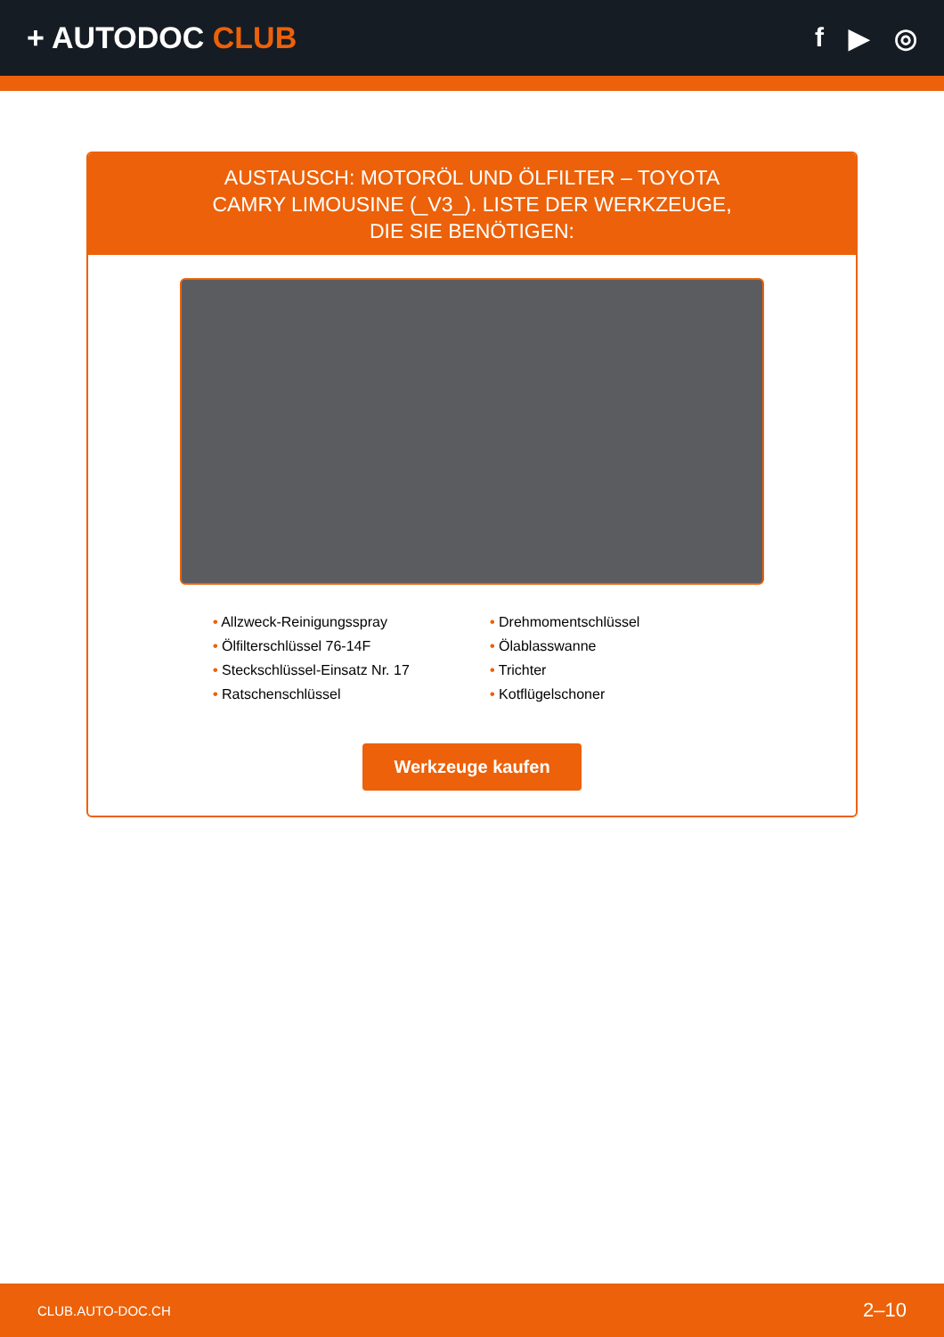+ AUTODOC CLUB f ▶ ◎
AUSTAUSCH: MOTORÖL UND ÖLFILTER – TOYOTA CAMRY LIMOUSINE (_V3_). LISTE DER WERKZEUGE, DIE SIE BENÖTIGEN:
• Allzweck-Reinigungsspray
• Drehmomentschlüssel
• Ölfilterschlüssel 76-14F
• Ölablasswanne
• Steckschlüssel-Einsatz Nr. 17
• Trichter
• Ratschenschlüssel
• Kotflügelschoner
Werkzeuge kaufen
CLUB.AUTO-DOC.CH 2–10